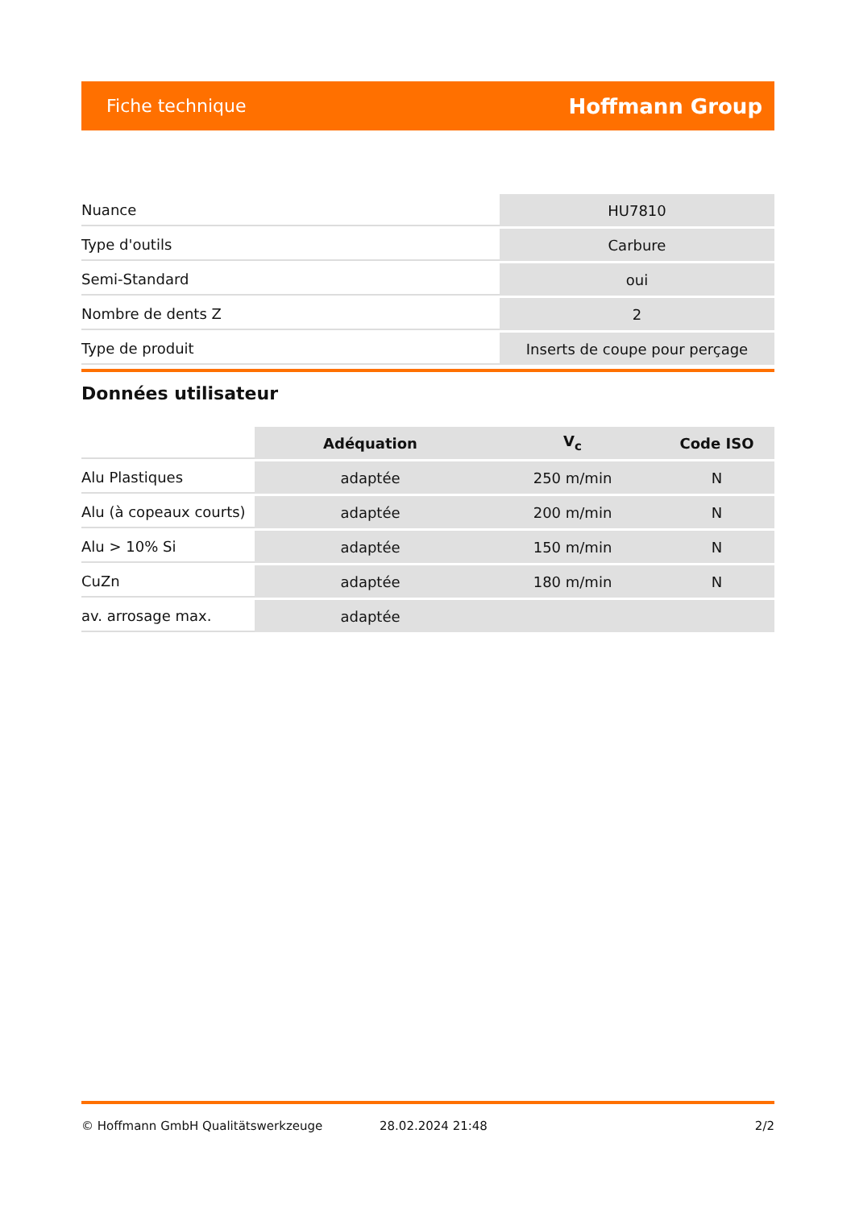Fiche technique Hoffmann Group
| Nuance | HU7810 |
| Type d'outils | Carbure |
| Semi-Standard | oui |
| Nombre de dents Z | 2 |
| Type de produit | Inserts de coupe pour perçage |
Données utilisateur
| | Adéquation | V<sub>c</sub> | Code ISO |
| --- | --- | --- | --- |
| Alu Plastiques | adaptée | 250 m/min | N |
| Alu (à copeaux courts) | adaptée | 200 m/min | N |
| Alu > 10% Si | adaptée | 150 m/min | N |
| CuZn | adaptée | 180 m/min | N |
| av. arrosage max. | adaptée | | |
© Hoffmann GmbH Qualitätswerkzeuge 28.02.2024 21:48 2/2